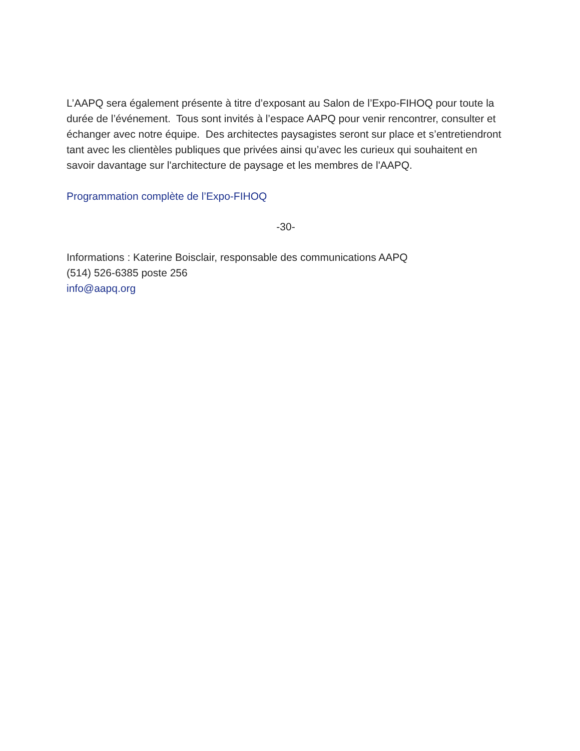L’AAPQ sera également présente à titre d’exposant au Salon de l’Expo-FIHOQ pour toute la durée de l’événement. Tous sont invités à l’espace AAPQ pour venir rencontrer, consulter et échanger avec notre équipe. Des architectes paysagistes seront sur place et s’entretiendront tant avec les clientèles publiques que privées ainsi qu’avec les curieux qui souhaitent en savoir davantage sur l'architecture de paysage et les membres de l'AAPQ.
Programmation complète de l’Expo-FIHOQ
-30-
Informations : Katerine Boisclair, responsable des communications AAPQ
(514) 526-6385 poste 256
info@aapq.org